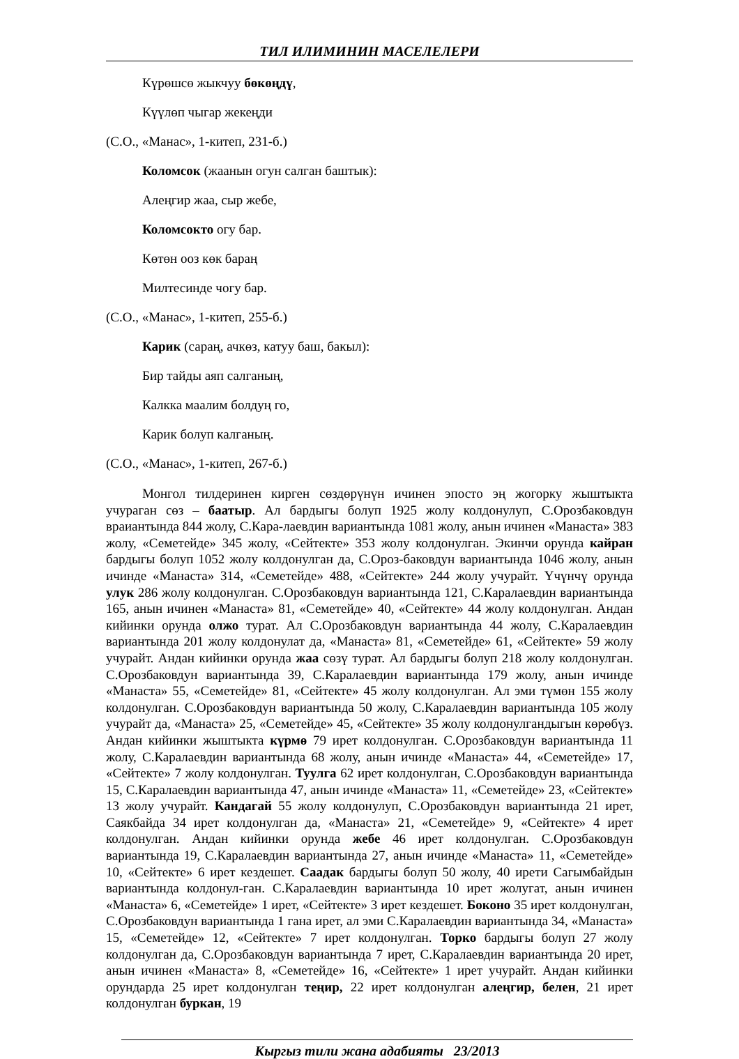ТИЛ ИЛИМИНИН МАСЕЛЕЛЕРИ
Күрөшсө жыкчуу бөкөңдү,
Күүлөп чыгар жекеңди
(С.О., «Манас», 1-китеп, 231-б.)
Коломсок (жаанын огун салган баштык):
Алеңгир жаа, сыр жебе,
Коломсокто огу бар.
Көтөн ооз көк бараң
Милтесинде чогу бар.
(С.О., «Манас», 1-китеп, 255-б.)
Карик (сараң, ачкөз, катуу баш, бакыл):
Бир тайды аяп салганың,
Калкка маалим болдуң го,
Карик болуп калганың.
(С.О., «Манас», 1-китеп, 267-б.)
Монгол тилдеринен кирген сөздөрүнүн ичинен эпосто эң жогорку жыштыкта учураган сөз – баатыр. Ал бардыгы болуп 1925 жолу колдонулуп, С.Орозбаковдун враиантында 844 жолу, С.Кара-лаевдин вариантында 1081 жолу, анын ичинен «Манаста» 383 жолу, «Семетейде» 345 жолу, «Сейтекте» 353 жолу колдонулган. Экинчи орунда кайран бардыгы болуп 1052 жолу колдонулган да, С.Ороз-баковдун вариантында 1046 жолу, анын ичинде «Манаста» 314, «Семетейде» 488, «Сейтекте» 244 жолу учурайт. Үчүнчү орунда улук 286 жолу колдонулган. С.Орозбаковдун вариантында 121, С.Каралаевдин вариантында 165, анын ичинен «Манаста» 81, «Семетейде» 40, «Сейтекте» 44 жолу колдонулган. Андан кийинки орунда олжо турат. Ал С.Орозбаковдун вариантында 44 жолу, С.Каралаевдин вариантында 201 жолу колдонулат да, «Манаста» 81, «Семетейде» 61, «Сейтекте» 59 жолу учурайт. Андан кийинки орунда жаа сөзү турат. Ал бардыгы болуп 218 жолу колдонулган. С.Орозбаковдун вариантында 39, С.Каралаевдин вариантында 179 жолу, анын ичинде «Манаста» 55, «Семетейде» 81, «Сейтекте» 45 жолу колдонулган. Ал эми түмөн 155 жолу колдонулган. С.Орозбаковдун вариантында 50 жолу, С.Каралаевдин вариантында 105 жолу учурайт да, «Манаста» 25, «Семетейде» 45, «Сейтекте» 35 жолу колдонулгандыгын көрөбүз. Андан кийинки жыштыкта күрмө 79 ирет колдонулган. С.Орозбаковдун вариантында 11 жолу, С.Каралаевдин вариантында 68 жолу, анын ичинде «Манаста» 44, «Семетейде» 17, «Сейтекте» 7 жолу колдонулган. Туулга 62 ирет колдонулган, С.Орозбаковдун вариантында 15, С.Каралаевдин вариантында 47, анын ичинде «Манаста» 11, «Семетейде» 23, «Сейтекте» 13 жолу учурайт. Кандагай 55 жолу колдонулуп, С.Орозбаковдун вариантында 21 ирет, Саякбайда 34 ирет колдонулган да, «Манаста» 21, «Семетейде» 9, «Сейтекте» 4 ирет колдонулган. Андан кийинки орунда жебе 46 ирет колдонулган. С.Орозбаковдун вариантында 19, С.Каралаевдин вариантында 27, анын ичинде «Манаста» 11, «Семетейде» 10, «Сейтекте» 6 ирет кездешет. Саадак бардыгы болуп 50 жолу, 40 ирети Сагымбайдын вариантында колдонул-ган. С.Каралаевдин вариантында 10 ирет жолугат, анын ичинен «Манаста» 6, «Семетейде» 1 ирет, «Сейтекте» 3 ирет кездешет. Боконо 35 ирет колдонулган, С.Орозбаковдун вариантында 1 гана ирет, ал эми С.Каралаевдин вариантында 34, «Манаста» 15, «Семетейде» 12, «Сейтекте» 7 ирет колдонулган. Торко бардыгы болуп 27 жолу колдонулган да, С.Орозбаковдун вариантында 7 ирет, С.Каралаевдин вариантында 20 ирет, анын ичинен «Манаста» 8, «Семетейде» 16, «Сейтекте» 1 ирет учурайт. Андан кийинки орундарда 25 ирет колдонулган теңир, 22 ирет колдонулган алеңгир, белен, 21 ирет колдонулган буркан, 19
Кыргыз тили жана адабияты 23/2013